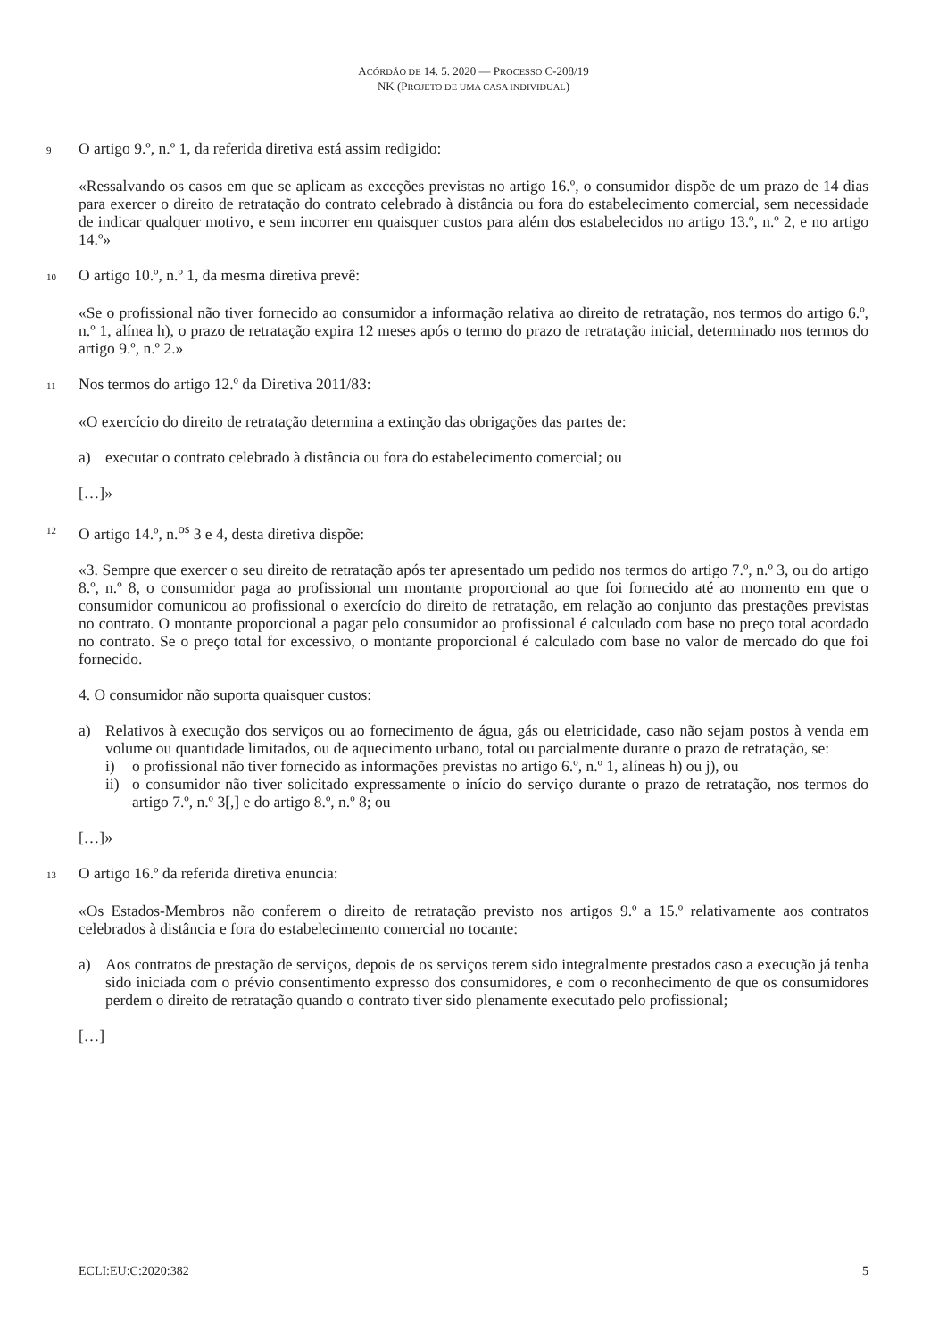ACÓRDÃO DE 14. 5. 2020 — PROCESSO C-208/19
NK (PROJETO DE UMA CASA INDIVIDUAL)
9 O artigo 9.º, n.º 1, da referida diretiva está assim redigido:
«Ressalvando os casos em que se aplicam as exceções previstas no artigo 16.º, o consumidor dispõe de um prazo de 14 dias para exercer o direito de retratação do contrato celebrado à distância ou fora do estabelecimento comercial, sem necessidade de indicar qualquer motivo, e sem incorrer em quaisquer custos para além dos estabelecidos no artigo 13.º, n.º 2, e no artigo 14.º»
10 O artigo 10.º, n.º 1, da mesma diretiva prevê:
«Se o profissional não tiver fornecido ao consumidor a informação relativa ao direito de retratação, nos termos do artigo 6.º, n.º 1, alínea h), o prazo de retratação expira 12 meses após o termo do prazo de retratação inicial, determinado nos termos do artigo 9.º, n.º 2.»
11 Nos termos do artigo 12.º da Diretiva 2011/83:
«O exercício do direito de retratação determina a extinção das obrigações das partes de:
a) executar o contrato celebrado à distância ou fora do estabelecimento comercial; ou
[…]»
12 O artigo 14.º, n.<sup>os</sup> 3 e 4, desta diretiva dispõe:
«3. Sempre que exercer o seu direito de retratação após ter apresentado um pedido nos termos do artigo 7.º, n.º 3, ou do artigo 8.º, n.º 8, o consumidor paga ao profissional um montante proporcional ao que foi fornecido até ao momento em que o consumidor comunicou ao profissional o exercício do direito de retratação, em relação ao conjunto das prestações previstas no contrato. O montante proporcional a pagar pelo consumidor ao profissional é calculado com base no preço total acordado no contrato. Se o preço total for excessivo, o montante proporcional é calculado com base no valor de mercado do que foi fornecido.
4. O consumidor não suporta quaisquer custos:
a) Relativos à execução dos serviços ou ao fornecimento de água, gás ou eletricidade, caso não sejam postos à venda em volume ou quantidade limitados, ou de aquecimento urbano, total ou parcialmente durante o prazo de retratação, se:
i) o profissional não tiver fornecido as informações previstas no artigo 6.º, n.º 1, alíneas h) ou j), ou
ii) o consumidor não tiver solicitado expressamente o início do serviço durante o prazo de retratação, nos termos do artigo 7.º, n.º 3[,] e do artigo 8.º, n.º 8; ou
[…]»
13 O artigo 16.º da referida diretiva enuncia:
«Os Estados-Membros não conferem o direito de retratação previsto nos artigos 9.º a 15.º relativamente aos contratos celebrados à distância e fora do estabelecimento comercial no tocante:
a) Aos contratos de prestação de serviços, depois de os serviços terem sido integralmente prestados caso a execução já tenha sido iniciada com o prévio consentimento expresso dos consumidores, e com o reconhecimento de que os consumidores perdem o direito de retratação quando o contrato tiver sido plenamente executado pelo profissional;
[…]
ECLI:EU:C:2020:382 5